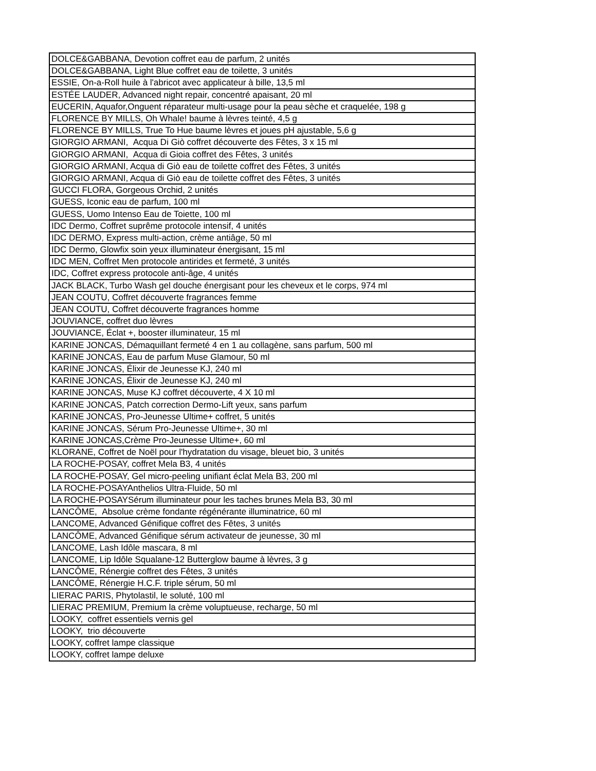| DOLCE&GABBANA, Devotion coffret eau de parfum, 2 unités |
| DOLCE&GABBANA, Light Blue coffret eau de toilette, 3 unités |
| ESSIE, On-a-Roll huile à l'abricot avec applicateur à bille, 13,5 ml |
| ESTÉE LAUDER, Advanced night repair, concentré apaisant, 20 ml |
| EUCERIN, Aquafor,Onguent réparateur multi-usage pour la peau sèche et craquelée, 198 g |
| FLORENCE BY MILLS, Oh Whale! baume à lèvres teinté, 4,5 g |
| FLORENCE BY MILLS, True To Hue baume lèvres et joues pH ajustable, 5,6 g |
| GIORGIO ARMANI, Acqua Di Giò coffret découverte des Fêtes, 3 x 15 ml |
| GIORGIO ARMANI, Acqua di Gioia coffret des Fêtes, 3 unités |
| GIORGIO ARMANI, Acqua di Giò eau de toilette coffret des Fêtes, 3 unités |
| GIORGIO ARMANI, Acqua di Giò eau de toilette coffret des Fêtes, 3 unités |
| GUCCI FLORA, Gorgeous Orchid, 2 unités |
| GUESS, Iconic eau de parfum, 100 ml |
| GUESS, Uomo Intenso Eau de Toiette, 100 ml |
| IDC Dermo, Coffret suprême protocole intensif, 4 unités |
| IDC DERMO, Express multi-action, crème antiâge, 50 ml |
| IDC Dermo, Glowfix soin yeux illuminateur énergisant, 15 ml |
| IDC MEN, Coffret Men protocole antirides et fermeté, 3 unités |
| IDC, Coffret express protocole anti-âge, 4 unités |
| JACK BLACK, Turbo Wash gel douche énergisant pour les cheveux et le corps, 974 ml |
| JEAN COUTU, Coffret découverte fragrances femme |
| JEAN COUTU, Coffret découverte fragrances homme |
| JOUVIANCE, coffret duo lèvres |
| JOUVIANCE, Éclat +, booster illuminateur, 15 ml |
| KARINE JONCAS, Démaquillant fermeté 4 en 1 au collagène, sans parfum, 500 ml |
| KARINE JONCAS, Eau de parfum Muse Glamour, 50 ml |
| KARINE JONCAS, Élixir de Jeunesse KJ, 240 ml |
| KARINE JONCAS, Élixir de Jeunesse KJ, 240 ml |
| KARINE JONCAS, Muse KJ coffret découverte, 4 X 10 ml |
| KARINE JONCAS, Patch correction Dermo-Lift yeux, sans parfum |
| KARINE JONCAS, Pro-Jeunesse Ultime+ coffret, 5 unités |
| KARINE JONCAS, Sérum Pro-Jeunesse Ultime+, 30 ml |
| KARINE JONCAS,Crème Pro-Jeunesse Ultime+, 60 ml |
| KLORANE, Coffret de Noël pour l'hydratation du visage, bleuet bio, 3 unités |
| LA ROCHE-POSAY, coffret Mela B3, 4 unités |
| LA ROCHE-POSAY, Gel micro-peeling unifiant éclat Mela B3, 200 ml |
| LA ROCHE-POSAYAnthelios Ultra-Fluide, 50 ml |
| LA ROCHE-POSAYSérum illuminateur pour les taches brunes Mela B3, 30 ml |
| LANCÔME, Absolue crème fondante régénérante illuminatrice, 60 ml |
| LANCOME, Advanced Génifique coffret des Fêtes, 3 unités |
| LANCÔME, Advanced Génifique sérum activateur de jeunesse, 30 ml |
| LANCOME, Lash Idôle mascara, 8 ml |
| LANCOME, Lip Idôle Squalane-12 Butterglow baume à lèvres, 3 g |
| LANCÔME, Rénergie coffret des Fêtes, 3 unités |
| LANCÔME, Rénergie H.C.F. triple sérum, 50 ml |
| LIERAC PARIS, Phytolastil, le soluté, 100 ml |
| LIERAC PREMIUM, Premium la crème voluptueuse, recharge, 50 ml |
| LOOKY, coffret essentiels vernis gel |
| LOOKY, trio découverte |
| LOOKY, coffret lampe classique |
| LOOKY, coffret lampe deluxe |